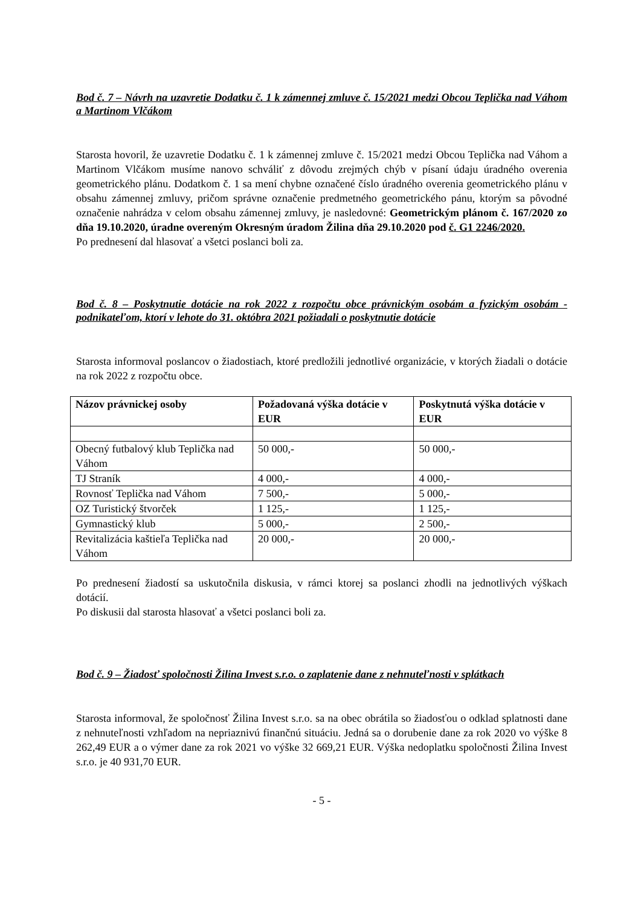Bod č. 7 – Návrh na uzavretie Dodatku č. 1 k zámennej zmluve č. 15/2021 medzi Obcou Teplička nad Váhom a Martinom Vlčákom
Starosta hovoril, že uzavretie Dodatku č. 1 k zámennej zmluve č. 15/2021 medzi Obcou Teplička nad Váhom a Martinom Vlčákom musíme nanovo schváliť z dôvodu zrejmých chýb v písaní údaju úradného overenia geometrického plánu. Dodatkom č. 1 sa mení chybne označené číslo úradného overenia geometrického plánu v obsahu zámennej zmluvy, pričom správne označenie predmetného geometrického pánu, ktorým sa pôvodné označenie nahrádza v celom obsahu zámennej zmluvy, je nasledovné: Geometrickým plánom č. 167/2020 zo dňa 19.10.2020, úradne overeným Okresným úradom Žilina dňa 29.10.2020 pod č. G1 2246/2020.
Po prednesení dal hlasovať a všetci poslanci boli za.
Bod č. 8 – Poskytnutie dotácie na rok 2022 z rozpočtu obce právnickým osobám a fyzickým osobám - podnikateľom, ktorí v lehote do 31. októbra 2021 požiadali o poskytnutie dotácie
Starosta informoval poslancov o žiadostiach, ktoré predložili jednotlivé organizácie, v ktorých žiadali o dotácie na rok 2022 z rozpočtu obce.
| Názov právnickej osoby | Požadovaná výška dotácie v EUR | Poskytnutá výška dotácie v EUR |
| --- | --- | --- |
| Obecný futbalový klub Teplička nad Váhom | 50 000,- | 50 000,- |
| TJ Straník | 4 000,- | 4 000,- |
| Rovnosť Teplička nad Váhom | 7 500,- | 5 000,- |
| OZ Turistický štvorček | 1 125,- | 1 125,- |
| Gymnastický klub | 5 000,- | 2 500,- |
| Revitalizácia kaštieľa Teplička nad Váhom | 20 000,- | 20 000,- |
Po prednesení žiadostí sa uskutočnila diskusia, v rámci ktorej sa poslanci zhodli na jednotlivých výškach dotácií.
Po diskusii dal starosta hlasovať a všetci poslanci boli za.
Bod č. 9 – Žiadosť spoločnosti Žilina Invest s.r.o. o zaplatenie dane z nehnuteľnosti v splátkach
Starosta informoval, že spoločnosť Žilina Invest s.r.o. sa na obec obrátila so žiadosťou o odklad splatnosti dane z nehnuteľnosti vzhľadom na nepriaznivú finančnú situáciu. Jedná sa o dorubenie dane za rok 2020 vo výške 8 262,49 EUR a o výmer dane za rok 2021 vo výške 32 669,21 EUR. Výška nedoplatku spoločnosti Žilina Invest s.r.o. je 40 931,70 EUR.
- 5 -